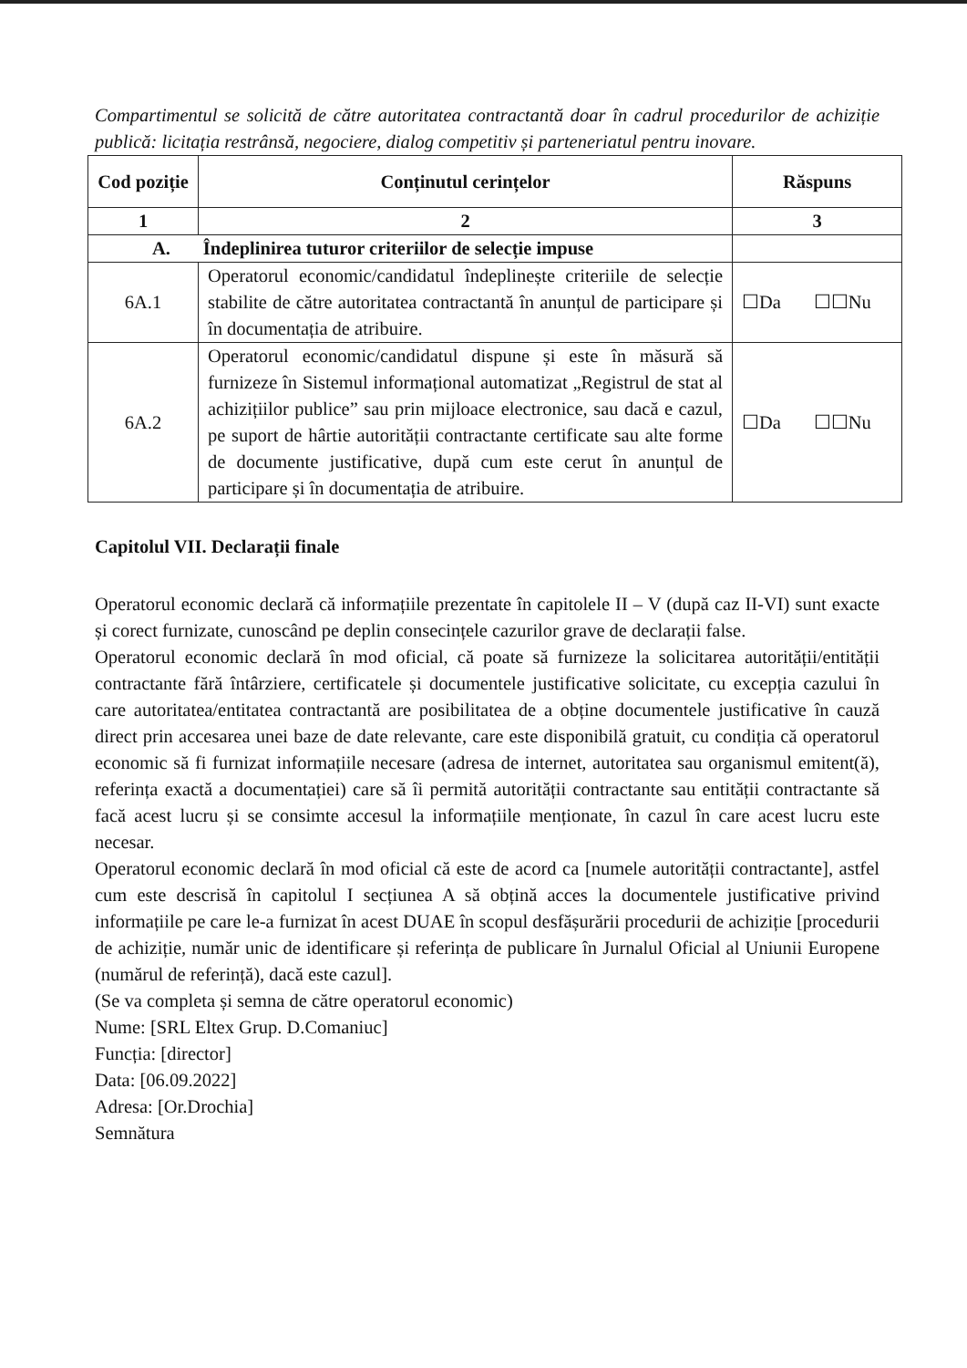Compartimentul se solicită de către autoritatea contractantă doar în cadrul procedurilor de achiziție publică: licitația restrânsă, negociere, dialog competitiv și parteneriatul pentru inovare.
| Cod poziție | Conținutul cerințelor | Răspuns |
| --- | --- | --- |
| 1 | 2 | 3 |
| A. Îndeplinirea tuturor criteriilor de selecție impuse | | |
| 6A.1 | Operatorul economic/candidatul îndeplinește criteriile de selecție stabilite de către autoritatea contractantă în anunțul de participare și în documentația de atribuire. | ☐Da ☐☐Nu |
| 6A.2 | Operatorul economic/candidatul dispune și este în măsură să furnizeze în Sistemul informațional automatizat „Registrul de stat al achizițiilor publice” sau prin mijloace electronice, sau dacă e cazul, pe suport de hârtie autorității contractante certificate sau alte forme de documente justificative, după cum este cerut în anunțul de participare și în documentația de atribuire. | ☐Da ☐☐Nu |
Capitolul VII. Declarații finale
Operatorul economic declară că informațiile prezentate în capitolele II – V (după caz II-VI) sunt exacte și corect furnizate, cunoscând pe deplin consecințele cazurilor grave de declarații false.
Operatorul economic declară în mod oficial, că poate să furnizeze la solicitarea autorității/entității contractante fără întârziere, certificatele și documentele justificative solicitate, cu excepția cazului în care autoritatea/entitatea contractantă are posibilitatea de a obține documentele justificative în cauză direct prin accesarea unei baze de date relevante, care este disponibilă gratuit, cu condiția că operatorul economic să fi furnizat informațiile necesare (adresa de internet, autoritatea sau organismul emitent(ă), referința exactă a documentației) care să îi permită autorității contractante sau entității contractante să facă acest lucru și se consimte accesul la informațiile menționate, în cazul în care acest lucru este necesar.
Operatorul economic declară în mod oficial că este de acord ca [numele autorității contractante], astfel cum este descrisă în capitolul I secțiunea A să obțină acces la documentele justificative privind informațiile pe care le-a furnizat în acest DUAE în scopul desfășurării procedurii de achiziție [procedurii de achiziție, număr unic de identificare și referința de publicare în Jurnalul Oficial al Uniunii Europene (numărul de referință), dacă este cazul].
(Se va completa și semna de către operatorul economic)
Nume: [SRL Eltex Grup. D.Comaniuc]
Funcția: [director]
Data: [06.09.2022]
Adresa: [Or.Drochia]
Semnătura